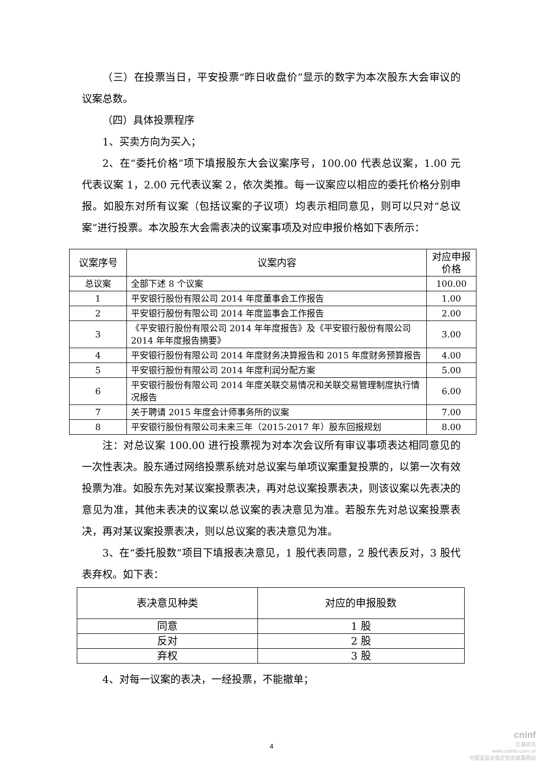（三）在投票当日，平安投票“昨日收盘价”显示的数字为本次股东大会审议的议案总数。
（四）具体投票程序
1、买卖方向为买入；
2、在“委托价格”项下填报股东大会议案序号，100.00 代表总议案，1.00 元代表议案 1，2.00 元代表议案 2，依次类推。每一议案应以相应的委托价格分别申报。如股东对所有议案（包括议案的子议项）均表示相同意见，则可以只对“总议案”进行投票。本次股东大会需表决的议案事项及对应申报价格如下表所示：
| 议案序号 | 议案内容 | 对应申报价格 |
| --- | --- | --- |
| 总议案 | 全部下述 8 个议案 | 100.00 |
| 1 | 平安银行股份有限公司 2014 年度董事会工作报告 | 1.00 |
| 2 | 平安银行股份有限公司 2014 年度监事会工作报告 | 2.00 |
| 3 | 《平安银行股份有限公司 2014 年年度报告》及《平安银行股份有限公司 2014 年年度报告摘要》 | 3.00 |
| 4 | 平安银行股份有限公司 2014 年度财务决算报告和 2015 年度财务预算报告 | 4.00 |
| 5 | 平安银行股份有限公司 2014 年度利润分配方案 | 5.00 |
| 6 | 平安银行股份有限公司 2014 年度关联交易情况和关联交易管理制度执行情况报告 | 6.00 |
| 7 | 关于聘请 2015 年度会计师事务所的议案 | 7.00 |
| 8 | 平安银行股份有限公司未来三年（2015-2017 年）股东回报规划 | 8.00 |
注：对总议案 100.00 进行投票视为对本次会议所有审议事项表达相同意见的一次性表决。股东通过网络投票系统对总议案与单项议案重复投票的，以第一次有效投票为准。如股东先对某议案投票表决，再对总议案投票表决，则该议案以先表决的意见为准，其他未表决的议案以总议案的表决意见为准。若股东先对总议案投票表决，再对某议案投票表决，则以总议案的表决意见为准。
3、在“委托股数”项目下填报表决意见，1 股代表同意，2 股代表反对，3 股代表弃权。如下表：
| 表决意见种类 | 对应的申报股数 |
| --- | --- |
| 同意 | 1 股 |
| 反对 | 2 股 |
| 弃权 | 3 股 |
4、对每一议案的表决，一经投票，不能撤单；
4
cninf
巨潮资讯
www.cninfo.com.cn
中国证监会指定信息披露网站